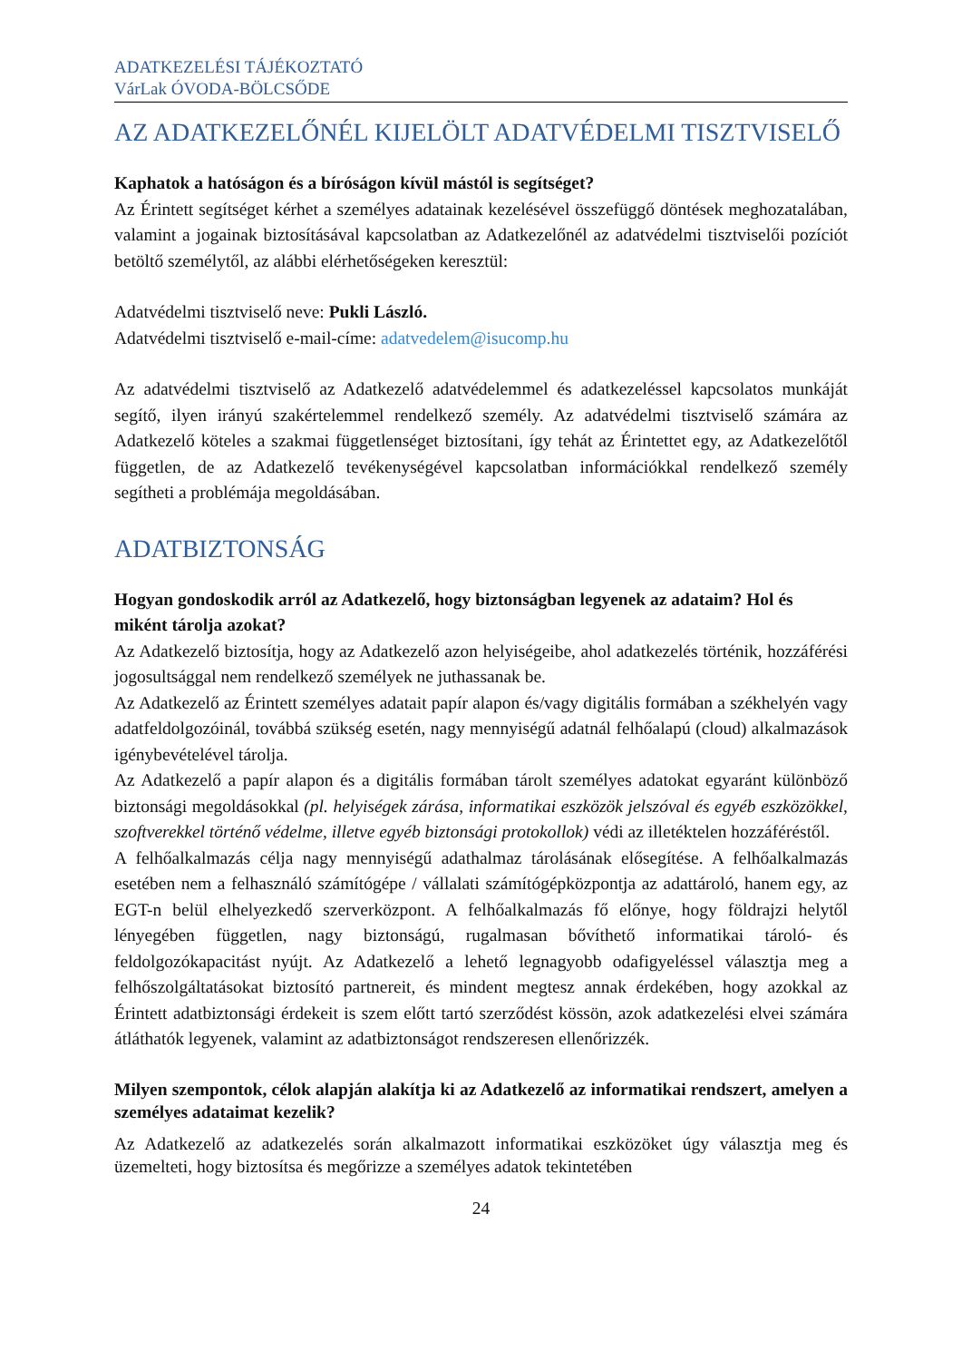ADATKEZELÉSI TÁJÉKOZTATÓ
VárLak ÓVODA-BÖLCSŐDE
AZ ADATKEZELŐNÉL KIJELÖLT ADATVÉDELMI TISZTVISELŐ
Kaphatok a hatóságon és a bíróságon kívül mástól is segítséget?
Az Érintett segítséget kérhet a személyes adatainak kezelésével összefüggő döntések meghozatalában, valamint a jogainak biztosításával kapcsolatban az Adatkezelőnél az adatvédelmi tisztviselői pozíciót betöltő személytől, az alábbi elérhetőségeken keresztül:
Adatvédelmi tisztviselő neve: Pukli László.
Adatvédelmi tisztviselő e-mail-címe: adatvedelem@isucomp.hu
Az adatvédelmi tisztviselő az Adatkezelő adatvédelemmel és adatkezeléssel kapcsolatos munkáját segítő, ilyen irányú szakértelemmel rendelkező személy. Az adatvédelmi tisztviselő számára az Adatkezelő köteles a szakmai függetlenséget biztosítani, így tehát az Érintettet egy, az Adatkezelőtől független, de az Adatkezelő tevékenységével kapcsolatban információkkal rendelkező személy segítheti a problémája megoldásában.
ADATBIZTONSÁG
Hogyan gondoskodik arról az Adatkezelő, hogy biztonságban legyenek az adataim? Hol és miként tárolja azokat?
Az Adatkezelő biztosítja, hogy az Adatkezelő azon helyiségeibe, ahol adatkezelés történik, hozzáférési jogosultsággal nem rendelkező személyek ne juthassanak be.
Az Adatkezelő az Érintett személyes adatait papír alapon és/vagy digitális formában a székhelyén vagy adatfeldolgozóinál, továbbá szükség esetén, nagy mennyiségű adatnál felhőalapú (cloud) alkalmazások igénybevételével tárolja.
Az Adatkezelő a papír alapon és a digitális formában tárolt személyes adatokat egyaránt különböző biztonsági megoldásokkal (pl. helyiségek zárása, informatikai eszközök jelszóval és egyéb eszközökkel, szoftverekkel történő védelme, illetve egyéb biztonsági protokollok) védi az illetéktelen hozzáféréstől.
A felhőalkalmazás célja nagy mennyiségű adathalmaz tárolásának elősegítése. A felhőalkalmazás esetében nem a felhasználó számítógépe / vállalati számítógépközpontja az adattároló, hanem egy, az EGT-n belül elhelyezkedő szerverközpont. A felhőalkalmazás fő előnye, hogy földrajzi helytől lényegében független, nagy biztonságú, rugalmasan bővíthető informatikai tároló- és feldolgozókapacitást nyújt. Az Adatkezelő a lehető legnagyobb odafigyeléssel választja meg a felhőszolgáltatásokat biztosító partnereit, és mindent megtesz annak érdekében, hogy azokkal az Érintett adatbiztonsági érdekeit is szem előtt tartó szerződést kössön, azok adatkezelési elvei számára átláthatók legyenek, valamint az adatbiztonságot rendszeresen ellenőrizzék.
Milyen szempontok, célok alapján alakítja ki az Adatkezelő az informatikai rendszert, amelyen a személyes adataimat kezelik?
Az Adatkezelő az adatkezelés során alkalmazott informatikai eszközöket úgy választja meg és üzemelteti, hogy biztosítsa és megőrizze a személyes adatok tekintetében
24